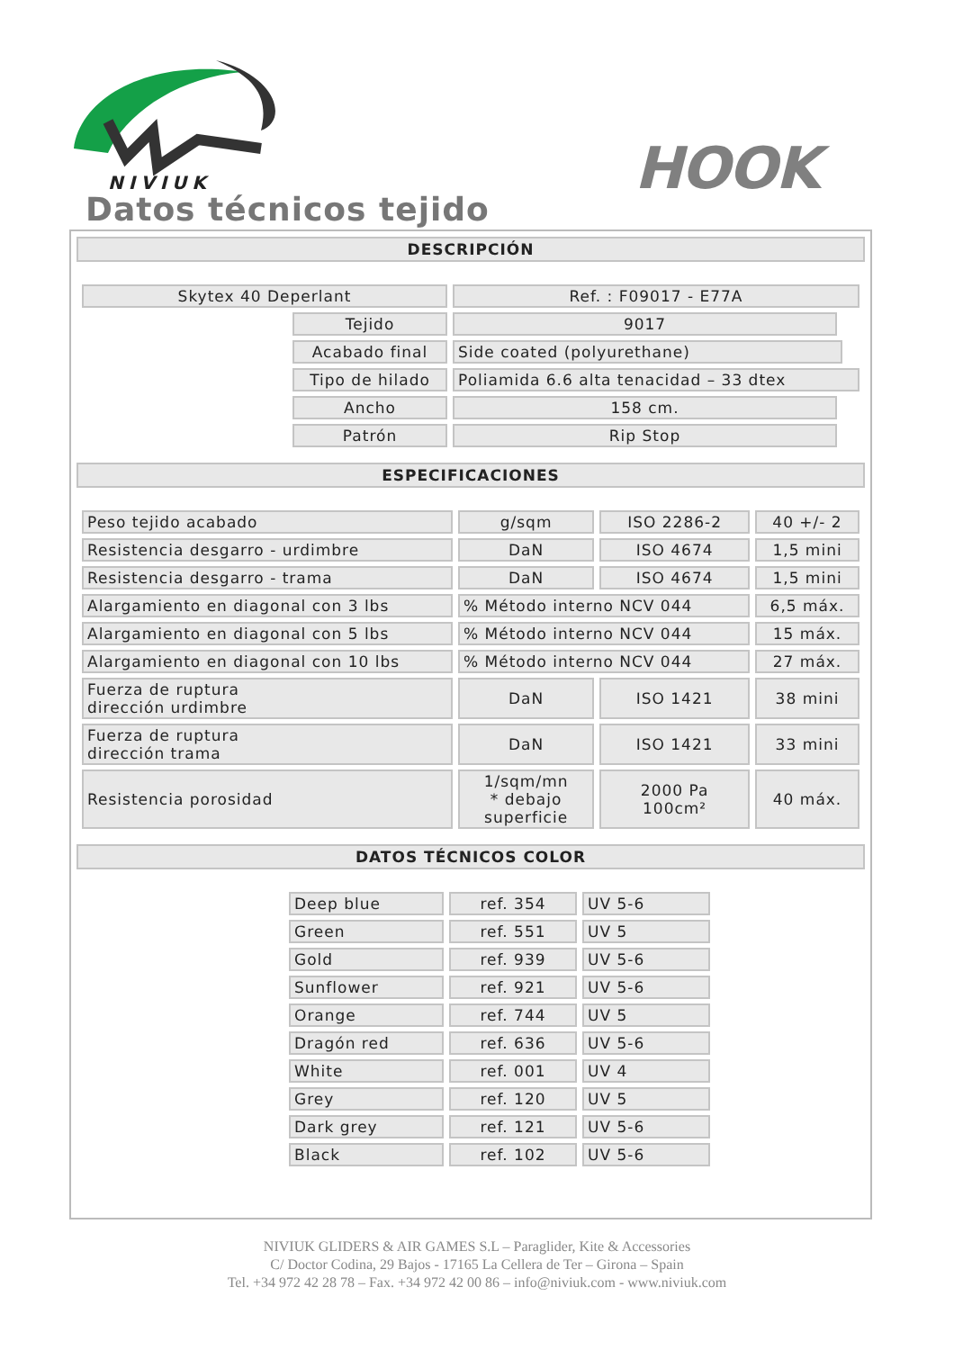NIVIUK
HOOK
Datos técnicos tejido
DESCRIPCIÓN
| Skytex 40 Deperlant | | Ref. : F09017 - E77A | | |
| | Tejido | 9017 | | |
| | Acabado final | Side coated (polyurethane) | | |
| | Tipo de hilado | Poliamida 6.6 alta tenacidad – 33 dtex | | |
| | Ancho | 158 cm. | | |
| | Patrón | Rip Stop | | |
ESPECIFICACIONES
| Peso tejido acabado | g/sqm | ISO 2286-2 | 40 +/- 2 |
| Resistencia desgarro - urdimbre | DaN | ISO 4674 | 1,5 mini |
| Resistencia desgarro - trama | DaN | ISO 4674 | 1,5 mini |
| Alargamiento en diagonal con 3 lbs | % Método interno NCV 044 | | 6,5 máx. |
| Alargamiento en diagonal con 5 lbs | % Método interno NCV 044 | | 15 máx. |
| Alargamiento en diagonal con 10 lbs | % Método interno NCV 044 | | 27 máx. |
| Fuerza de ruptura dirección urdimbre | DaN | ISO 1421 | 38 mini |
| Fuerza de ruptura dirección trama | DaN | ISO 1421 | 33 mini |
| Resistencia porosidad | 1/sqm/mn * debajo superficie | 2000 Pa 100cm² | 40 máx. |
DATOS TÉCNICOS COLOR
| Deep blue | ref. 354 | UV 5-6 |
| Green | ref. 551 | UV 5 |
| Gold | ref. 939 | UV 5-6 |
| Sunflower | ref. 921 | UV 5-6 |
| Orange | ref. 744 | UV 5 |
| Dragón red | ref. 636 | UV 5-6 |
| White | ref. 001 | UV 4 |
| Grey | ref. 120 | UV 5 |
| Dark grey | ref. 121 | UV 5-6 |
| Black | ref. 102 | UV 5-6 |
NIVIUK GLIDERS & AIR GAMES S.L – Paraglider, Kite & Accessories
C/ Doctor Codina, 29 Bajos - 17165 La Cellera de Ter – Girona – Spain
Tel. +34 972 42 28 78 – Fax. +34 972 42 00 86 – info@niviuk.com - www.niviuk.com